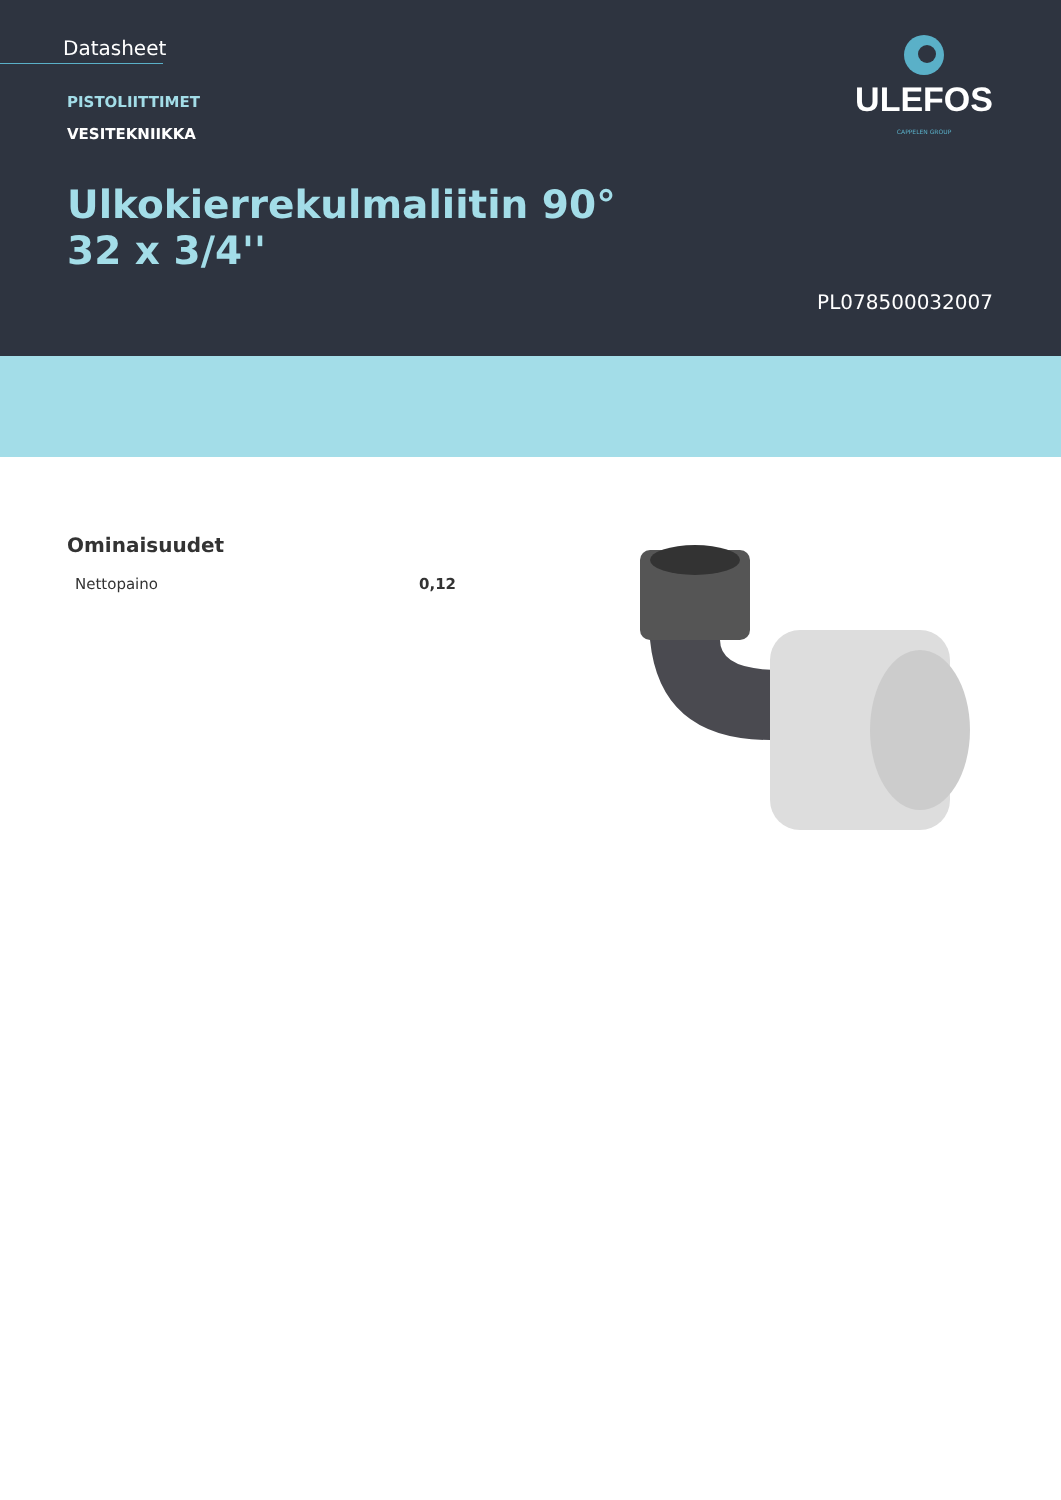Datasheet
PISTOLIITTIMET
VESITEKNIIKKA
Ulkokierrekulmaliitin 90°
32 x 3/4''
ULEFOS
CAPPELEN GROUP
PL078500032007
Ominaisuudet
| Nettopaino | 0,12 |